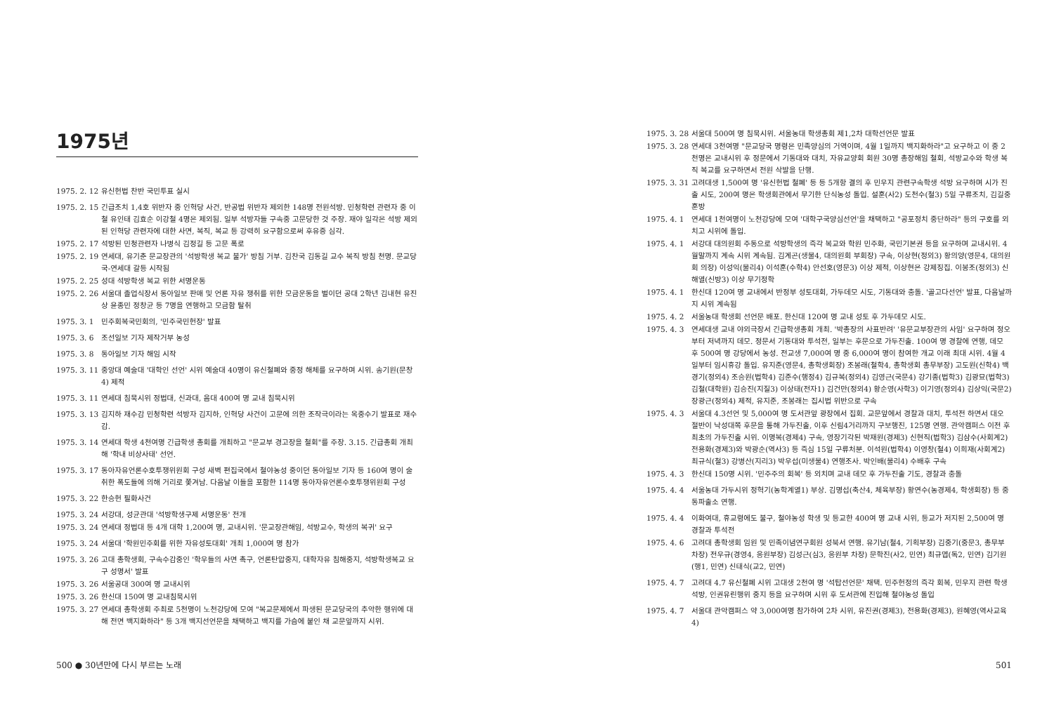1975년
1975. 2. 12
유신헌법 찬반 국민투표 실시
1975. 2. 15
긴급조치 1,4호 위반자 중 인혁당 사건, 반공법 위반자 제외한 148명 전원석방. 민청학련 관련자 중 이철 유인태 김효순 이강철 4명은 제외됨. 일부 석방자들 구속중 고문당한 것 주장. 재야 일각은 석방 제외된 인혁당 관련자에 대한 사면, 복직, 복교 등 강력히 요구함으로써 후유증 심각.
1975. 2. 17
석방된 민청관련자 나병식 김정길 등 고문 폭로
1975. 2. 19
연세대, 유기춘 문교장관의 '석방학생 복교 불가' 방침 거부. 김찬국 김동길 교수 복직 방침 천명. 문교당국-연세대 갈등 시작됨
1975. 2. 25
성대 석방학생 복교 위한 서명운동
1975. 2. 26
서울대 졸업식장서 동아일보 판매 및 언론 자유 쟁취를 위한 모금운동을 벌이던 공대 2학년 김내현 유진상 윤종민 정창균 등 7명을 연행하고 모금함 탈취
1975. 3. 1 민주회복국민회의, '민주국민헌장' 발표
1975. 3. 6 조선일보 기자 제작거부 농성
1975. 3. 8 동아일보 기자 해임 시작
1975. 3. 11
중앙대 예술대 '대학인 선언' 시위 예술대 40명이 유신철폐와 중정 해체를 요구하며 시위. 송기원(문창4) 제적
1975. 3. 11
연세대 침묵시위 정법대, 신과대, 음대 400여 명 교내 침묵시위
1975. 3. 13
김지하 재수감 민청학련 석방자 김지하, 인혁당 사건이 고문에 의한 조작극이라는 옥중수기 발표로 재수감.
1975. 3. 14
연세대 학생 4천여명 긴급학생 총회를 개최하고 "문교부 경고장을 철회"를 주장. 3.15. 긴급총회 개최해 '학내 비상사태' 선언.
1975. 3. 17
동아자유언론수호투쟁위원회 구성 새벽 편집국에서 철야농성 중이던 동아일보 기자 등 160여 명이 술취한 폭도들에 의해 거리로 쫓겨남. 다음날 이들을 포함한 114명 동아자유언론수호투쟁위원회 구성
1975. 3. 22
한승헌 필화사건
1975. 3. 24
서강대, 성균관대 '석방학생구제 서명운동' 전개
1975. 3. 24
연세대 정법대 등 4개 대학 1,200여 명, 교내시위. '문교장관해임, 석방교수, 학생의 복귀' 요구
1975. 3. 24
서울대 '학원민주회를 위한 자유성토대회' 개최 1,000여 명 참가
1975. 3. 26
고대 총학생회, 구속수감중인 '학우들의 사면 촉구, 언론탄압중지, 대학자유 침해중지, 석방학생복교 요구 성명서' 발표
1975. 3. 26
서울공대 300여 명 교내시위
1975. 3. 26
한신대 150여 명 교내침묵시위
1975. 3. 27
연세대 총학생회 주최로 5천명이 노천강당에 모여 "복교문제에서 파생된 문교당국의 추악한 행위에 대해 전면 백지화하라" 등 3개 백지선언문을 채택하고 백지를 가슴에 붙인 채 교문앞까지 시위.
500 ● 30년만에 다시 부르는 노래
1975. 3. 28
서울대 500여 명 침묵시위. 서울농대 학생총회 제1,2차 대학선언문 발표
1975. 3. 28
연세대 3천여명 "문교당국 명령은 민족양심의 거역이며, 4월 1일까지 백지화하라"고 요구하고 이 중 2천명은 교내시위 후 정문에서 기동대와 대치, 자유교양회 회원 30명 총장해임 철회, 석방교수와 학생 복직 복교를 요구하면서 전원 삭발을 단행.
1975. 3. 31
고려대생 1,500여 명 '유신헌법 철폐' 등 등 5개항 결의 후 민우지 관련구속학생 석방 요구하며 시가 진출 시도, 200여 명은 학생회관에서 무기한 단식농성 돌입. 설훈(사2) 도천수(철3) 5일 구류조치, 김길중 훈방
1975. 4. 1 연세대 1천여명이 노천강당에 모여 '대학구국양심선언'을 채택하고 "공포정치 중단하라" 등의 구호를 외치고 시위에 돌입.
1975. 4. 1 서강대 대의원회 주동으로 석방학생의 즉각 복교와 학원 민주화, 국민기본권 등을 요구하며 교내시위. 4월말까지 계속 시위 계속됨. 김계곤(생물4, 대의원회 부회장) 구속, 이상현(정외3) 황의양(영문4, 대의원회 의장) 이성익(물리4) 이석훈(수학4) 안선호(영문3) 이상 제적, 이상현은 강제징집. 이봉조(정외3) 신해열(신방3) 이상 무기정학
1975. 4. 1 한신대 120여 명 교내에서 반정부 성토대회, 가두데모 시도, 기동대와 충돌. '골고다선언' 발표, 다음날까지 시위 계속됨
1975. 4. 2 서울농대 학생회 선언문 배포. 한신대 120여 명 교내 성토 후 가두데모 시도.
1975. 4. 3 연세대생 교내 야외극장서 긴급학생총회 개최. '박총장의 사표반려' '유문교부장관의 사임' 요구하며 정오부터 저녁까지 데모. 정문서 기동대와 투석전, 일부는 후문으로 가두진출. 100여 명 경찰에 연행, 데모 후 500여 명 강당에서 농성. 전교생 7,000여 명 중 6,000여 명이 참여한 개교 이래 최대 시위. 4월 4일부터 임시휴강 돌입. 유지준(영문4, 총학생회장) 조봉래(철학4, 총학생회 총무부장) 고도원(신학4) 백경기(정외4) 조승원(법학4) 김준수(행정4) 김규복(정외4) 김영근(국문4) 강기종(법학3) 김광묘(법학3) 김철(대학원) 김승진(지질3) 이상태(전자1) 김건만(정외4) 황순영(사학3) 이기영(정외4) 김상익(국문2) 장광근(정외4) 제적, 유지준, 조봉래는 집시법 위반으로 구속
1975. 4. 3 서울대 4.3선언 및 5,000여 명 도서관앞 광장에서 집회. 교문앞에서 경찰과 대치, 투석전 하면서 대오 절반이 낙성대쪽 후문을 통해 가두진출, 이후 신림4거리까지 구보행진, 125명 연행. 관악캠퍼스 이전 후 최초의 가두진출 시위. 이명복(경제4) 구속, 영장기각된 박재원(경제3) 신현직(법학3) 김삼수(사회계2) 전용화(경제3)와 박광순(역사3) 등 즉심 15일 구류처분. 이석원(법학4) 이영창(철4) 이희재(사회계2) 최규식(철3) 강병산(지리3) 박우섭(미생물4) 연행조사. 박인배(물리4) 수배후 구속
1975. 4. 3 한신대 150명 시위. '민주주의 회복' 등 외치며 교내 데모 후 가두진출 기도, 경찰과 충돌
1975. 4. 4 서울농대 가두시위 정혁기(농학계열1) 부상. 김명섭(축산4, 체육부장) 황연수(농경제4, 학생회장) 등 중동파출소 연행.
1975. 4. 4 이화여대, 휴교령에도 불구, 철야농성 학생 및 등교한 400여 명 교내 시위, 등교가 저지된 2,500여 명 경찰과 투석전
1975. 4. 6 고려대 총학생회 임원 및 민족이념연구회원 성북서 연행. 유기남(철4, 기획부장) 김중기(중문3, 총무부 차장) 전우규(경영4, 응원부장) 김성근(심3, 응원부 차장) 문학진(사2, 민연) 최규엽(독2, 민연) 김기원(행1, 민연) 신태식(교2, 민연)
1975. 4. 7 고려대 4.7 유신철폐 시위 고대생 2천여 명 '석탑선언문' 채택. 민주헌정의 즉각 회복, 민우지 관련 학생 석방, 인권유린행위 중지 등을 요구하며 시위 후 도서관에 진입해 철야농성 돌입
1975. 4. 7 서울대 관악캠퍼스 약 3,000여명 참가하여 2차 시위, 유진권(경제3), 전용화(경제3), 원혜영(역사교육4)
501